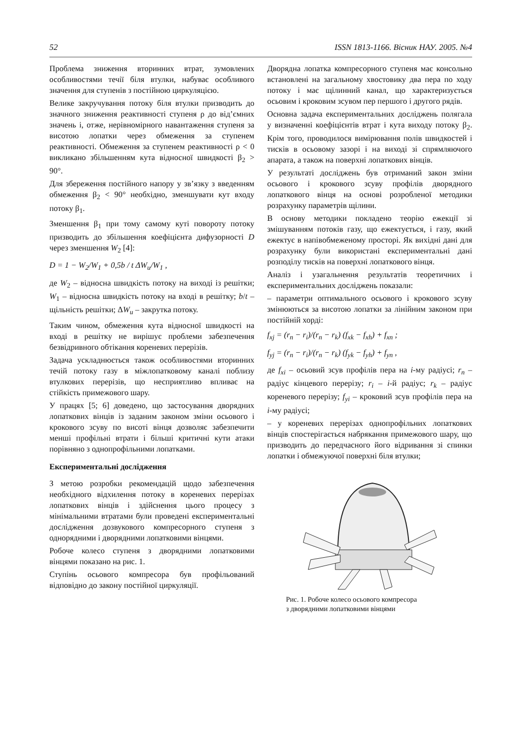52 ISSN 1813-1166. Вісник НАУ. 2005. №4
Проблема зниження вторинних втрат, зумовлених особливостями течії біля втулки, набуває особливого значення для ступенів з постійною циркуляцією.
Велике закручування потоку біля втулки призводить до значного зниження реактивності ступеня ρ до від’ємних значень і, отже, нерівномірного навантаження ступеня за висотою лопатки через обмеження за ступенем реактивності. Обмеження за ступенем реактивності ρ < 0 викликано збільшенням кута відносної швидкості β<sub>2</sub> > 90°.
Для збереження постійного напору у зв’язку з введенням обмеження β<sub>2</sub> < 90° необхідно, зменшувати кут входу потоку β<sub>1</sub>.
Зменшення β<sub>1</sub> при тому самому куті повороту потоку призводить до збільшення коефіцієнта дифузорності D через зменшення W<sub>2</sub> [4]:
D = 1 − W<sub>2</sub>/W<sub>1</sub> + 0,5b / t ΔW<sub>u</sub>/W<sub>1</sub> ,
де W<sub>2</sub> – відносна швидкість потоку на виході із решітки; W<sub>1</sub> – відносна швидкість потоку на вході в решітку; b/t – щільність решітки; ΔW<sub>u</sub> – закрутка потоку.
Таким чином, обмеження кута відносної швидкості на вході в решітку не вирішує проблеми забезпечення безвідривного обтікання кореневих перерізів.
Задача ускладнюється також особливостями вторинних течій потоку газу в міжлопатковому каналі поблизу втулкових перерізів, що несприятливо впливає на стійкість примежового шару.
У працях [5; 6] доведено, що застосування дворядних лопаткових вінців із заданим законом зміни осьового і крокового зсуву по висоті вінця дозволяє забезпечити менші профільні втрати і більші критичні кути атаки порівняно з однопрофільними лопатками.
Експериментальні дослідження
З метою розробки рекомендацій щодо забезпечення необхідного відхилення потоку в кореневих перерізах лопаткових вінців і здійснення цього процесу з мінімальними втратами були проведені експериментальні дослідження дозвукового компресорного ступеня з однорядними і дворядними лопатковими вінцями.
Робоче колесо ступеня з дворядними лопатковими вінцями показано на рис. 1.
Ступінь осьового компресора був профільований відповідно до закону постійної циркуляції.
Дворядна лопатка компресорного ступеня має консольно встановлені на загальному хвостовику два пера по ходу потоку і має щілинний канал, що характеризується осьовим і кроковим зсувом пер першого і другого рядів.
Основна задача експериментальних досліджень полягала у визначенні коефіцієнтів втрат і кута виходу потоку β<sub>2</sub>. Крім того, проводилося вимірювання полів швидкостей і тисків в осьовому зазорі і на виході зі спрямляючого апарата, а також на поверхні лопаткових вінців.
У результаті досліджень був отриманий закон зміни осьового і крокового зсуву профілів дворядного лопаткового вінця на основі розробленої методики розрахунку параметрів щілини.
В основу методики покладено теорію ежекції зі змішуванням потоків газу, що ежектується, і газу, який ежектує в напівобмеженому просторі. Як вихідні дані для розрахунку були використані експериментальні дані розподілу тисків на поверхні лопаткового вінця.
Аналіз і узагальнення результатів теоретичних і експериментальних досліджень показали:
– параметри оптимального осьового і крокового зсуву змінюються за висотою лопатки за лінійним законом при постійній хорді:
f<sub>xj</sub> = (r<sub>n</sub> − r<sub>i</sub>)/(r<sub>n</sub> − r<sub>k</sub>) (f<sub>xk</sub> − f<sub>xh</sub>) + f<sub>xn</sub> ;
f<sub>yj</sub> = (r<sub>n</sub> − r<sub>i</sub>)/(r<sub>n</sub> − r<sub>k</sub>) (f<sub>yk</sub> − f<sub>yh</sub>) + f<sub>yn</sub> ,
де f<sub>xi</sub> – осьовий зсув профілів пера на i-му радіусі; r<sub>n</sub> – радіус кінцевого перерізу; r<sub>i</sub> – i-й радіус; r<sub>k</sub> – радіус кореневого перерізу; f<sub>yi</sub> – кроковий зсув профілів пера на i-му радіусі;
– у кореневих перерізах однопрофільних лопаткових вінців спостерігається набрякання примежового шару, що призводить до передчасного його відривання зі спинки лопатки і обмежуючої поверхні біля втулки;
Рис. 1. Робоче колесо осьового компресора
з дворядними лопатковими вінцями